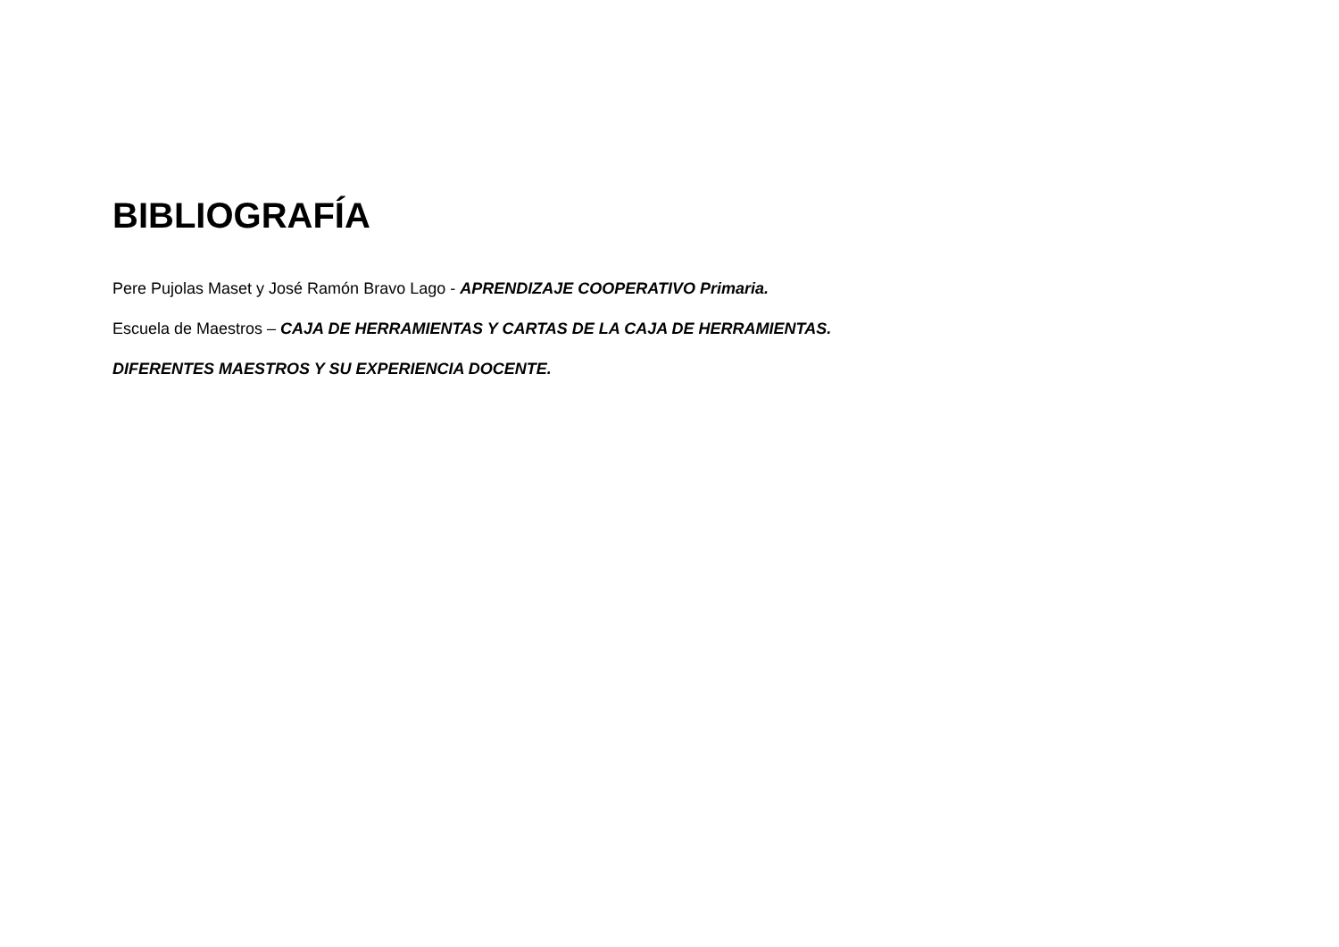BIBLIOGRAFÍA
Pere Pujolas Maset y José Ramón Bravo Lago - APRENDIZAJE COOPERATIVO Primaria.
Escuela de Maestros – CAJA DE HERRAMIENTAS Y CARTAS DE LA CAJA DE HERRAMIENTAS.
DIFERENTES MAESTROS Y SU EXPERIENCIA DOCENTE.